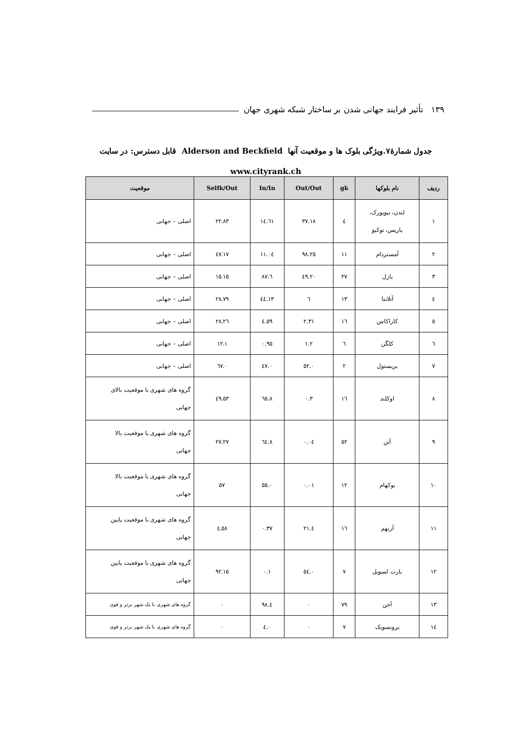۱۳۹ تأثیر فرایند جهانی شدن بر ساختار شبکه شهری جهان
جدول شمارۀ۷.ویژگی بلوک ها و موقعیت آنها Alderson and Beckfield قابل دسترس: در سایت
www.cityrank.ch
| ردیف | نام بلوکها | gk | Out/Out | In/In | Selfk/Out | موقعیت |
| --- | --- | --- | --- | --- | --- | --- |
| ۱ | لندن، نیویورک، پاریس، توکیو | ٤ | ۳۷.۱۸ | ۱٤.٦۱ | ۲۲.۸۳ | اصلی – جهانی |
| ۲ | آمستردام | ۱۱ | ۲٥.۹۸ | ۱۱.۰٤ | ۱۷.٤۷ | اصلی – جهانی |
| ۳ | بازل | ۲۷ | ۲۰.٤۹ | ٦.۸۷ | ۱٥.۱٥ | اصلی – جهانی |
| ٤ | آتلانتا | ۱۳ | ٦ | ۱۳.٤٤ | ۲۸.۷۹ | اصلی – جهانی |
| ٥ | کاراکاس | ۱٦ | ۲.۳۱ | ٤.٥۹ | ۲٦.۲۸ | اصلی – جهانی |
| ٦ | کلگن | ٦ | ۱.۲ | ۰.۹٥ | ۱۲.۱ | اصلی – جهانی |
| ۷ | بریستول | ۲ | ۰.٥۲ | ۰.٤۷ | ۰.٦۷ | اصلی – جهانی |
| ۸ | اوکلند | ۱٦ | ۰.۳ | ۸.٦٥ | ٥۳.٤۹ | گروه های شهری با موقعیت بالای جهانی |
| ۹ | آتن | ٥۲ | ۰.۰٤ | ۸.٦٤ | ۲۷.۲۷ | گروه های شهری با موقعیت بالا جهانی |
| ۱۰ | بوکهام | ۱۲ | ۰.۰۱ | ۰.٥٥ | ٥۷ | گروه های شهری با موقعیت بالا جهانی |
| ۱۱ | آرنهم | ۱٦ | ٤.۲۱ | ۰.۳۷ | ٤.٥۸ | گروه های شهری با موقعیت پایین جهانی |
| ۱۲ | بارت لسویل | ۷ | ۰.٥٤ | ۰.۱ | ۱٥.۹۲ | گروه های شهری با موقعیت پایین جهانی |
| ۱۳ | آخن | ۷۹ | ۰ | ٤.۹۸ | ۰ | گروه های شهری با یک شهر برتر و قوی |
| ۱٤ | برونسویک | ۷ | ۰ | ۰.٤ | ۰ | گروه های شهری با یک شهر برتر و قوی |